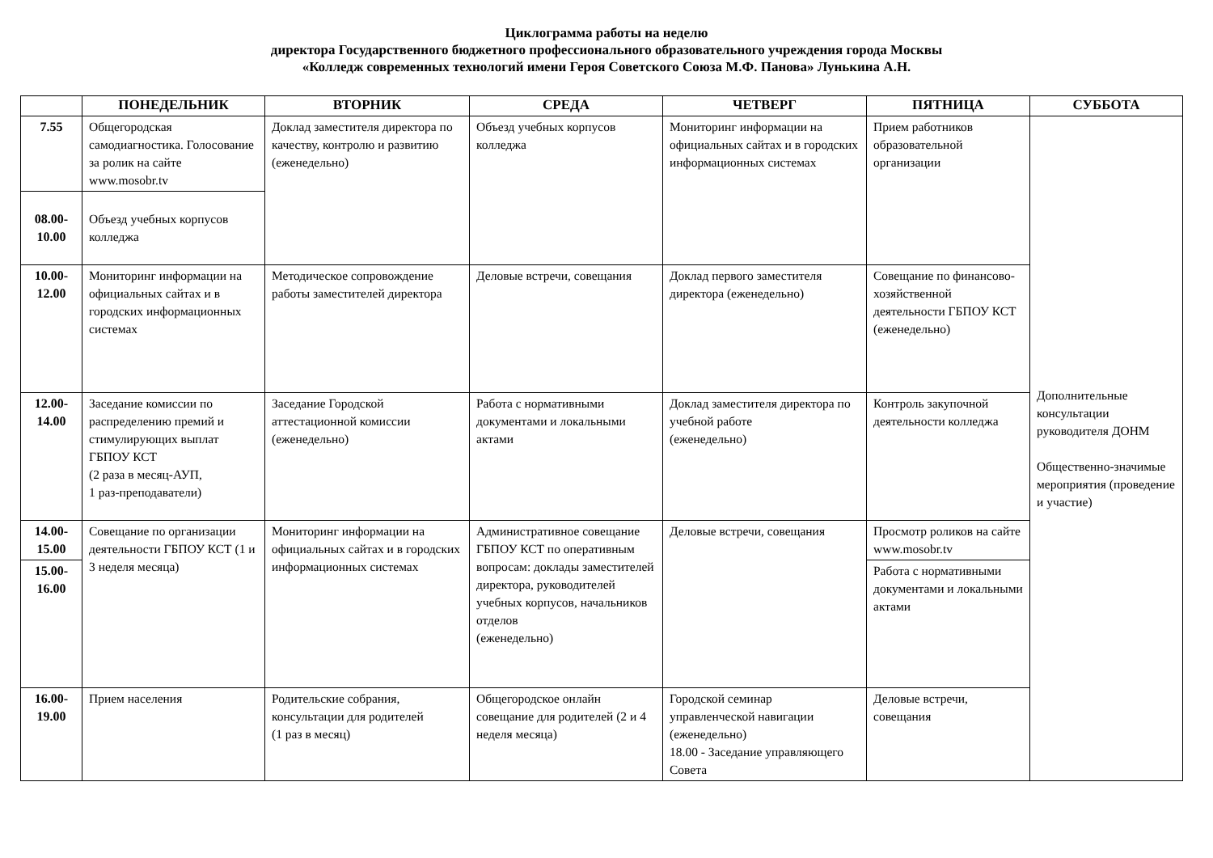Циклограмма работы на неделю
директора Государственного бюджетного профессионального образовательного учреждения города Москвы
«Колледж современных технологий имени Героя Советского Союза М.Ф. Панова» Лунькина А.Н.
| | ПОНЕДЕЛЬНИК | ВТОРНИК | СРЕДА | ЧЕТВЕРГ | ПЯТНИЦА | СУББОТА |
| --- | --- | --- | --- | --- | --- | --- |
| 7.55 | Общегородская самодиагностика. Голосование за ролик на сайте www.mosobr.tv | Доклад заместителя директора по качеству, контролю и развитию (еженедельно) | Объезд учебных корпусов колледжа | Мониторинг информации на официальных сайтах и в городских информационных системах | Прием работников образовательной организации | Дополнительные консультации руководителя ДОНМ Общественно-значимые мероприятия (проведение и участие) |
| 08.00- 10.00 | Объезд учебных корпусов колледжа | | | | | |
| 10.00- 12.00 | Мониторинг информации на официальных сайтах и в городских информационных системах | Методическое сопровождение работы заместителей директора | Деловые встречи, совещания | Доклад первого заместителя директора (еженедельно) | Совещание по финансово-хозяйственной деятельности ГБПОУ КСТ (еженедельно) | |
| 12.00- 14.00 | Заседание комиссии по распределению премий и стимулирующих выплат ГБПОУ КСТ (2 раза в месяц-АУП, 1 раз-преподаватели) | Заседание Городской аттестационной комиссии (еженедельно) | Работа с нормативными документами и локальными актами | Доклад заместителя директора по учебной работе (еженедельно) | Контроль закупочной деятельности колледжа | |
| 14.00- 15.00 | Совещание по организации деятельности ГБПОУ КСТ (1 и 3 неделя месяца) | Мониторинг информации на официальных сайтах и в городских информационных системах | Административное совещание ГБПОУ КСТ по оперативным вопросам: доклады заместителей директора, руководителей учебных корпусов, начальников отделов (еженедельно) | Деловые встречи, совещания | Просмотр роликов на сайте www.mosobr.tv | |
| 15.00- 16.00 | | | | | Работа с нормативными документами и локальными актами | |
| 16.00- 19.00 | Прием населения | Родительские собрания, консультации для родителей (1 раз в месяц) | Общегородское онлайн совещание для родителей (2 и 4 неделя месяца) | Городской семинар управленческой навигации (еженедельно) 18.00 - Заседание управляющего Совета | Деловые встречи, совещания | |